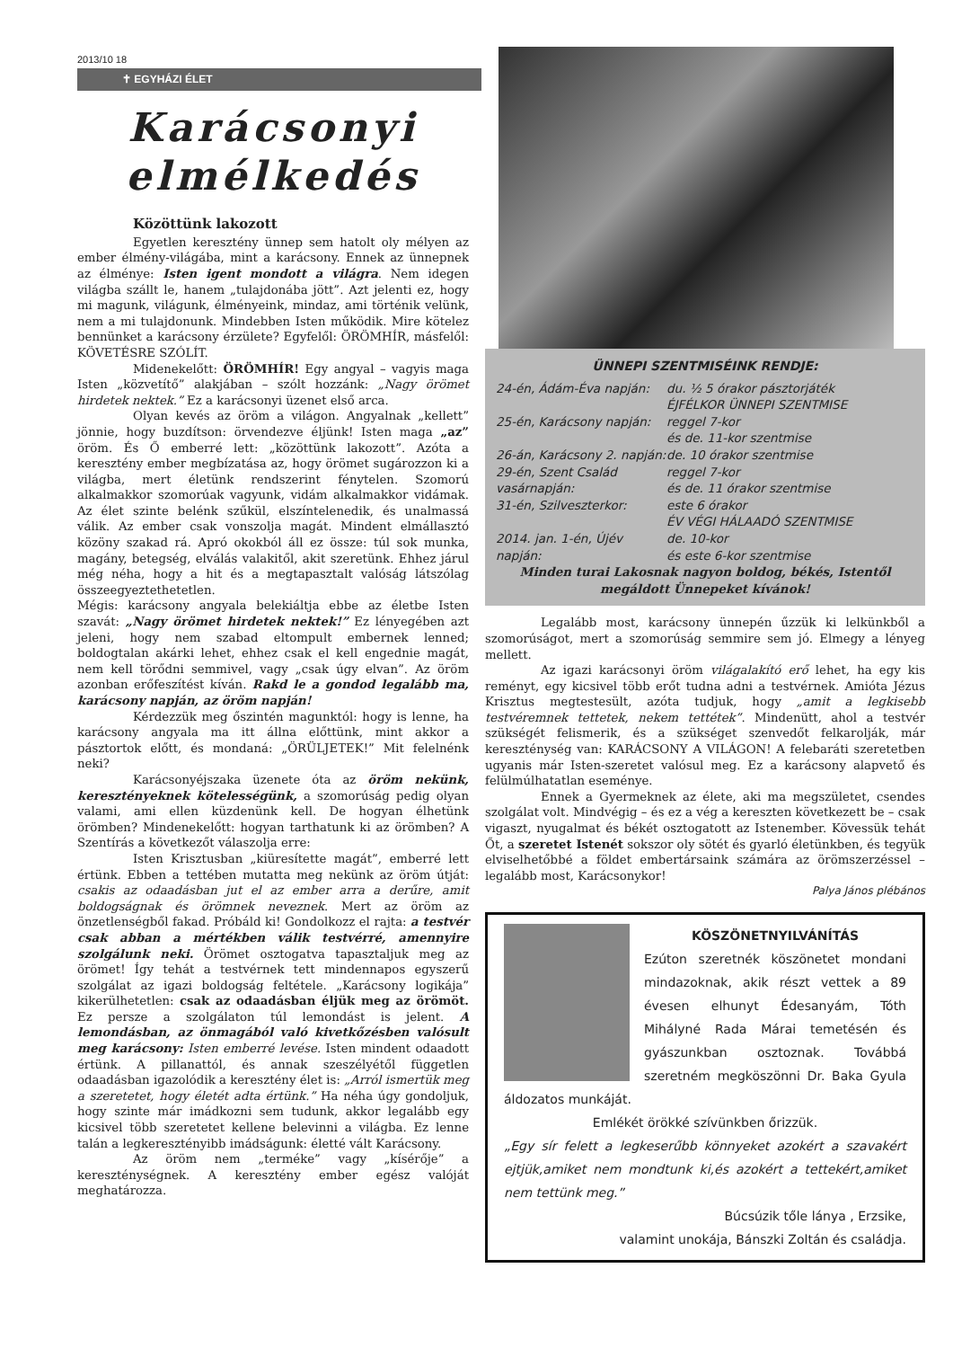2013/10 18
✝ EGYHÁZI ÉLET
Karácsonyi elmélkedés
Közöttünk lakozott
Egyetlen keresztény ünnep sem hatolt oly mélyen az ember élmény-világába, mint a karácsony. Ennek az ünnepnek az élménye: Isten igent mondott a világra. Nem idegen világba szállt le, hanem „tulajdonába jött”. Azt jelenti ez, hogy mi magunk, világunk, élményeink, mindaz, ami történik velünk, nem a mi tulajdonunk. Mindebben Isten működik. Mire kötelez bennünket a karácsony érzülete? Egyfelől: ÖRÖMHÍR, másfelől: KÖVETÉSRE SZÓLÍT.
Midenekelőtt: ÖRÖMHÍR! Egy angyal – vagyis maga Isten „közvetítő” alakjában – szólt hozzánk: „Nagy örömet hirdetek nektek.” Ez a karácsonyi üzenet első arca.
Olyan kevés az öröm a világon. Angyalnak „kellett” jönnie, hogy buzdítson: örvendezve éljünk! Isten maga „az” öröm. És Ő emberré lett: „közöttünk lakozott”. Azóta a keresztény ember megbízatása az, hogy örömet sugározzon ki a világba, mert életünk rendszerint fénytelen. Szomorú alkalmakkor szomorúak vagyunk, vidám alkalmakkor vidámak. Az élet szinte belénk szűkül, elszíntelenedik, és unalmassá válik. Az ember csak vonszolja magát. Mindent elmállasztó közöny szakad rá. Apró okokból áll ez össze: túl sok munka, magány, betegség, elválás valakitől, akit szeretünk. Ehhez járul még néha, hogy a hit és a megtapasztalt valóság látszólag összeegyeztethetetlen.
Mégis: karácsony angyala belekiáltja ebbe az életbe Isten szavát: „Nagy örömet hirdetek nektek!” Ez lényegében azt jeleni, hogy nem szabad eltompult embernek lenned; boldogtalan akárki lehet, ehhez csak el kell engednie magát, nem kell törődni semmivel, vagy „csak úgy elvan”. Az öröm azonban erőfeszítést kíván. Rakd le a gondod legalább ma, karácsony napján, az öröm napján!
Kérdezzük meg őszintén magunktól: hogy is lenne, ha karácsony angyala ma itt állna előttünk, mint akkor a pásztortok előtt, és mondaná: „ÖRÜLJETEK!” Mit felelnénk neki?
Karácsonyéjszaka üzenete óta az öröm nekünk, keresztényeknek kötelességünk, a szomorúság pedig olyan valami, ami ellen küzdenünk kell. De hogyan élhetünk örömben? Mindenekelőtt: hogyan tarthatunk ki az örömben? A Szentírás a következőt válaszolja erre:
Isten Krisztusban „kiüresítette magát”, emberré lett értünk. Ebben a tettében mutatta meg nekünk az öröm útját: csakis az odaadásban jut el az ember arra a derűre, amit boldogságnak és örömnek neveznek. Mert az öröm az önzetlenségből fakad. Próbáld ki! Gondolkozz el rajta: a testvér csak abban a mértékben válik testvérré, amennyire szolgálunk neki. Örömet osztogatva tapasztaljuk meg az örömet! Így tehát a testvérnek tett mindennapos egyszerű szolgálat az igazi boldogság feltétele. „Karácsony logikája” kikerülhetetlen: csak az odaadásban éljük meg az örömöt. Ez persze a szolgálaton túl lemondást is jelent. A lemondásban, az önmagából való kivetkőzésben valósult meg karácsony: Isten emberré levése. Isten mindent odaadott értünk. A pillanattól, és annak szeszélyétől független odaadásban igazolódik a keresztény élet is: „Arról ismertük meg a szeretetet, hogy életét adta értünk.” Ha néha úgy gondoljuk, hogy szinte már imádkozni sem tudunk, akkor legalább egy kicsivel több szeretetet kellene belevinni a világba. Ez lenne talán a legkeresztényibb imádságunk: életté vált Karácsony.
Az öröm nem „terméke” vagy „kísérője” a kereszténységnek. A keresztény ember egész valóját meghatározza.
ÜNNEPI SZENTMISÉINK RENDJE:
24-én, Ádám-Éva napján: du. ½ 5 órakor pásztorjáték
ÉJFÉLKOR ÜNNEPI SZENTMISE
25-én, Karácsony napján: reggel 7-kor
és de. 11-kor szentmise
26-án, Karácsony 2. napján: de. 10 órakor szentmise
29-én, Szent Család vasárnapján: reggel 7-kor
és de. 11 órakor szentmise
31-én, Szilveszterkor: este 6 órakor
ÉV VÉGI HÁLAADÓ SZENTMISE
2014. jan. 1-én, Újév napján: de. 10-kor
és este 6-kor szentmise
Minden turai Lakosnak nagyon boldog, békés, Istentől megáldott Ünnepeket kívánok!
Legalább most, karácsony ünnepén űzzük ki lelkünkből a szomorúságot, mert a szomorúság semmire sem jó. Elmegy a lényeg mellett.
Az igazi karácsonyi öröm világalakító erő lehet, ha egy kis reményt, egy kicsivel több erőt tudna adni a testvérnek. Amióta Jézus Krisztus megtestesült, azóta tudjuk, hogy „amit a legkisebb testvéremnek tettetek, nekem tettétek”. Mindenütt, ahol a testvér szükségét felismerik, és a szükséget szenvedőt felkarolják, már kereszténység van: KARÁCSONY A VILÁGON! A felebaráti szeretetben ugyanis már Isten-szeretet valósul meg. Ez a karácsony alapvető és felülmúlhatatlan eseménye.
Ennek a Gyermeknek az élete, aki ma megszületet, csendes szolgálat volt. Mindvégig – és ez a vég a kereszten következett be – csak vigaszt, nyugalmat és békét osztogatott az Istenember. Kövessük tehát Őt, a szeretet Istenét sokszor oly sötét és gyarló életünkben, és tegyük elviselhetőbbé a földet embertársaink számára az örömszerzéssel – legalább most, Karácsonykor!
Palya János plébános
KÖSZÖNETNYILVÁNÍTÁS
Ezúton szeretnék köszönetet mondani mindazoknak, akik részt vettek a 89 évesen elhunyt Édesanyám, Tóth Mihályné Rada Márai temetésén és gyászunkban osztoznak. Továbbá szeretném megköszönni Dr. Baka Gyula áldozatos munkáját.
Emlékét örökké szívünkben őrizzük.
„Egy sír felett a legkeserűbb könnyeket azokért a szavakért ejtjük,amiket nem mondtunk ki,és azokért a tettekért,amiket nem tettünk meg.”
Búcsúzik tőle lánya , Erzsike,
valamint unokája, Bánszki Zoltán és családja.